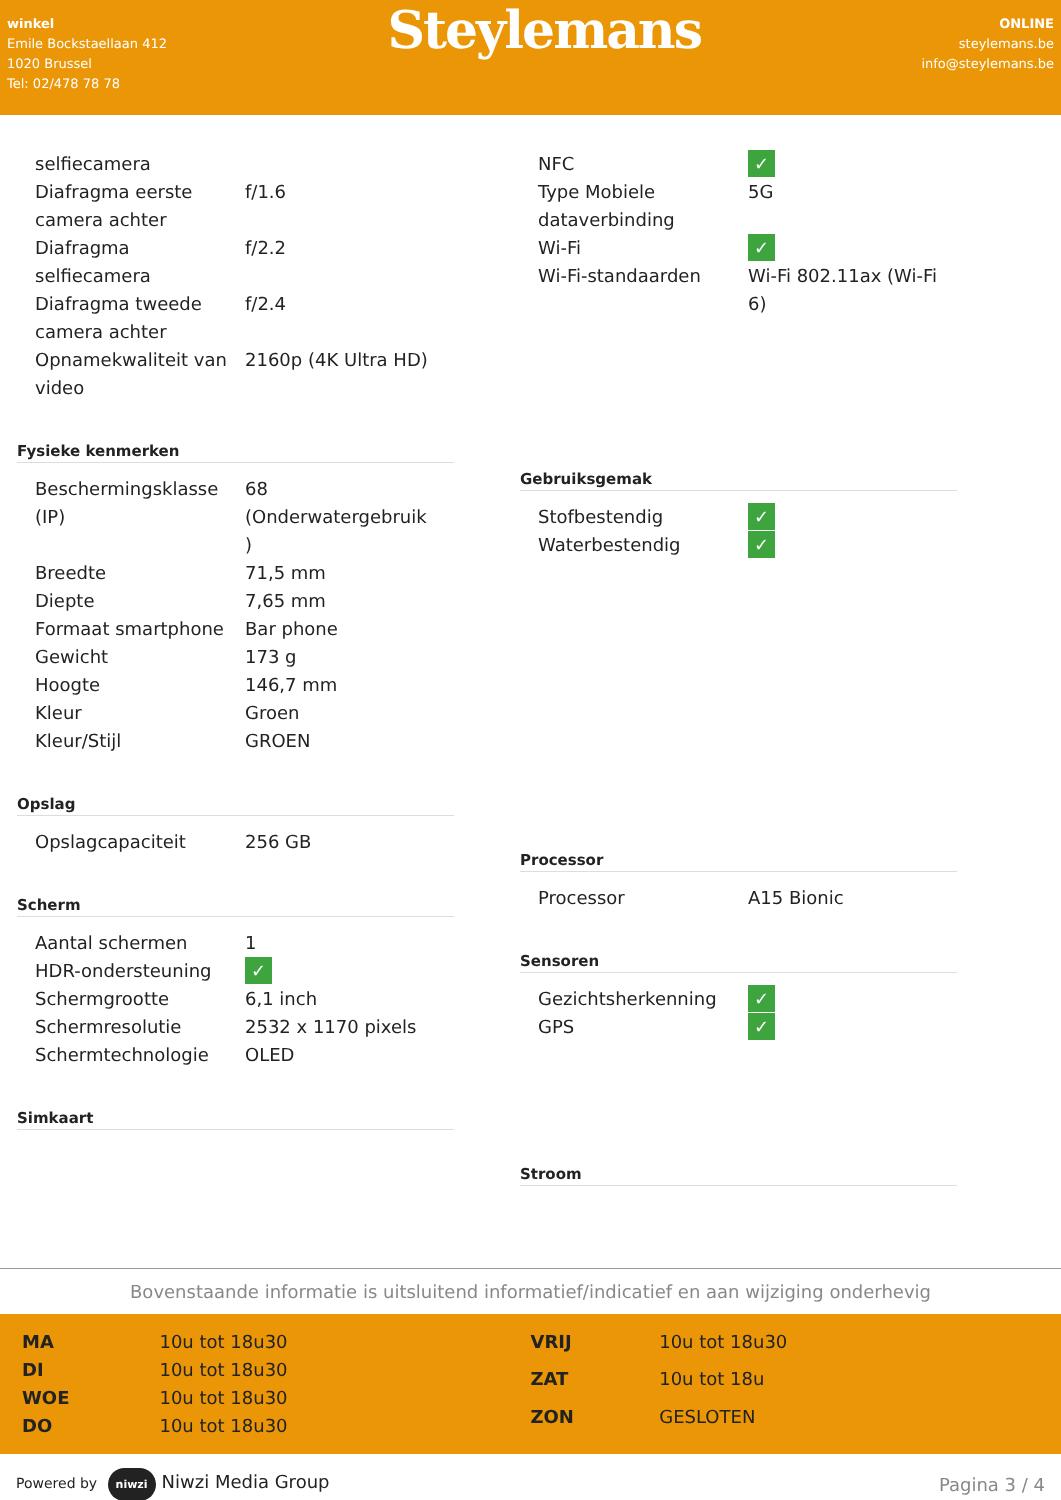winkel
Emile Bockstaellaan 412
1020 Brussel
Tel: 02/478 78 78
Steylemans
ONLINE
steylemans.be
info@steylemans.be
| selfiecamera | |
| Diafragma eerste camera achter | f/1.6 |
| Diafragma selfiecamera | f/2.2 |
| Diafragma tweede camera achter | f/2.4 |
| Opnamekwaliteit van video | 2160p (4K Ultra HD) |
Fysieke kenmerken
| Beschermingsklasse (IP) | 68 (Onderwatergebruik ) |
| Breedte | 71,5 mm |
| Diepte | 7,65 mm |
| Formaat smartphone | Bar phone |
| Gewicht | 173 g |
| Hoogte | 146,7 mm |
| Kleur | Groen |
| Kleur/Stijl | GROEN |
Opslag
| Opslagcapaciteit | 256 GB |
Scherm
| Aantal schermen | 1 |
| HDR-ondersteuning | ✓ |
| Schermgrootte | 6,1 inch |
| Schermresolutie | 2532 x 1170 pixels |
| Schermtechnologie | OLED |
Simkaart
| NFC | ✓ |
| Type Mobiele dataverbinding | 5G |
| Wi-Fi | ✓ |
| Wi-Fi-standaarden | Wi-Fi 802.11ax (Wi-Fi 6) |
Gebruiksgemak
| Stofbestendig | ✓ |
| Waterbestendig | ✓ |
Processor
| Processor | A15 Bionic |
Sensoren
| Gezichtsherkenning | ✓ |
| GPS | ✓ |
Stroom
Bovenstaande informatie is uitsluitend informatief/indicatief en aan wijziging onderhevig
| MA | 10u tot 18u30 |
| DI | 10u tot 18u30 |
| WOE | 10u tot 18u30 |
| DO | 10u tot 18u30 |
| VRIJ | 10u tot 18u30 |
| ZAT | 10u tot 18u |
| ZON | GESLOTEN |
Powered by niwzi Niwzi Media Group
Pagina 3 / 4